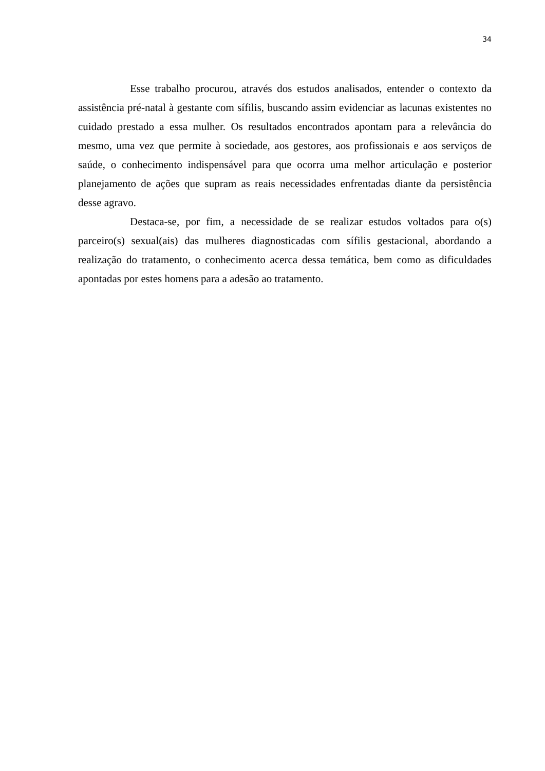34
Esse trabalho procurou, através dos estudos analisados, entender o contexto da assistência pré-natal à gestante com sífilis, buscando assim evidenciar as lacunas existentes no cuidado prestado a essa mulher. Os resultados encontrados apontam para a relevância do mesmo, uma vez que permite à sociedade, aos gestores, aos profissionais e aos serviços de saúde, o conhecimento indispensável para que ocorra uma melhor articulação e posterior planejamento de ações que supram as reais necessidades enfrentadas diante da persistência desse agravo.
Destaca-se, por fim, a necessidade de se realizar estudos voltados para o(s) parceiro(s) sexual(ais) das mulheres diagnosticadas com sífilis gestacional, abordando a realização do tratamento, o conhecimento acerca dessa temática, bem como as dificuldades apontadas por estes homens para a adesão ao tratamento.